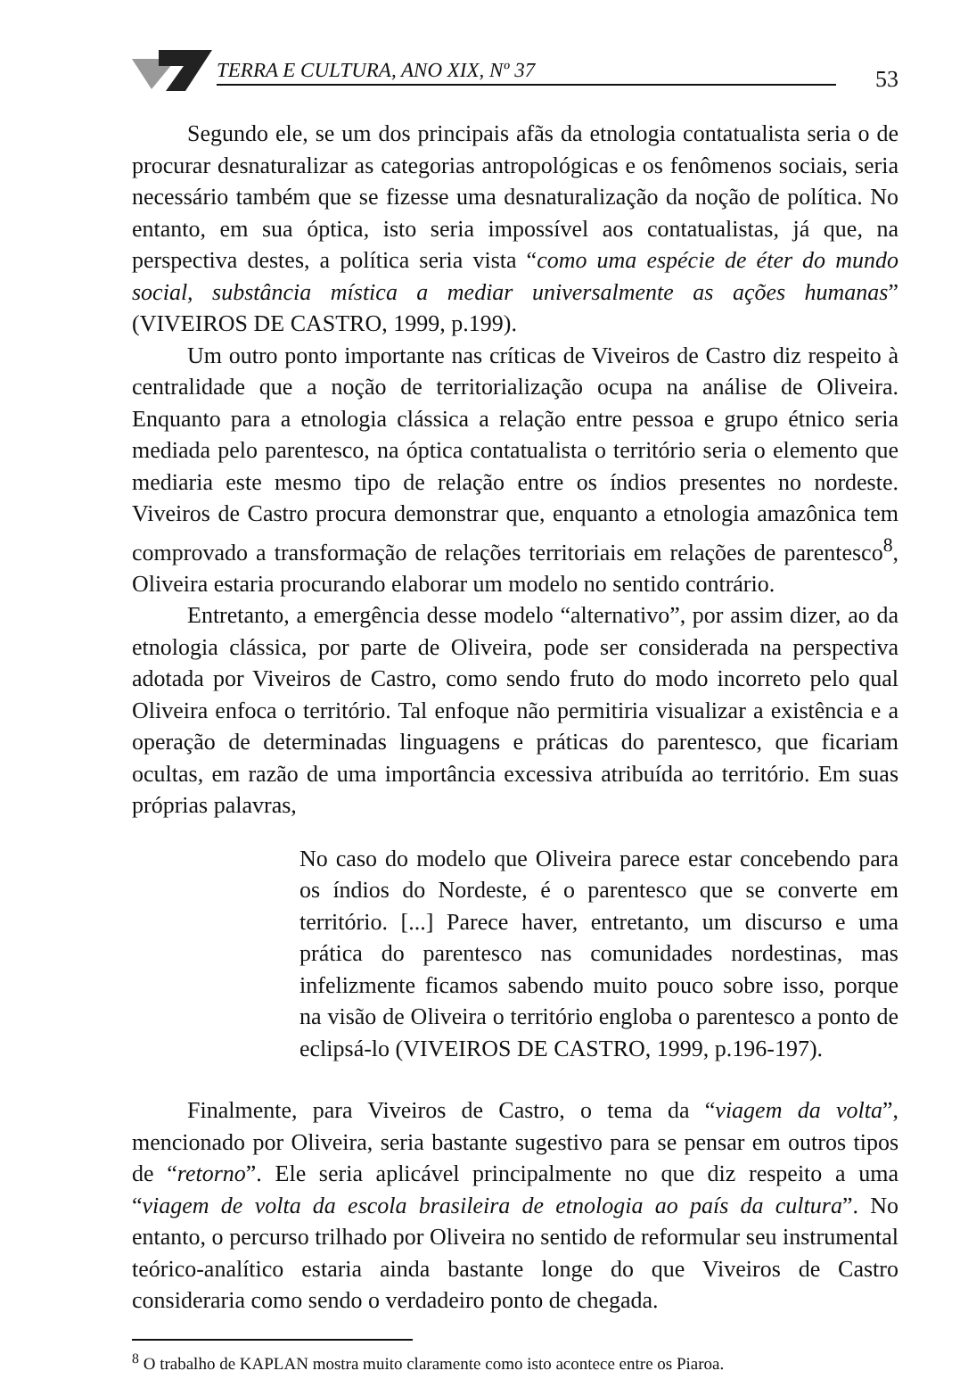TERRA E CULTURA, ANO XIX, Nº 37 53
Segundo ele, se um dos principais afãs da etnologia contatualista seria o de procurar desnaturalizar as categorias antropológicas e os fenômenos sociais, seria necessário também que se fizesse uma desnaturalização da noção de política. No entanto, em sua óptica, isto seria impossível aos contatualistas, já que, na perspectiva destes, a política seria vista “como uma espécie de éter do mundo social, substância mística a mediar universalmente as ações humanas” (VIVEIROS DE CASTRO, 1999, p.199).
Um outro ponto importante nas críticas de Viveiros de Castro diz respeito à centralidade que a noção de territorialização ocupa na análise de Oliveira. Enquanto para a etnologia clássica a relação entre pessoa e grupo étnico seria mediada pelo parentesco, na óptica contatualista o território seria o elemento que mediaria este mesmo tipo de relação entre os índios presentes no nordeste. Viveiros de Castro procura demonstrar que, enquanto a etnologia amazônica tem comprovado a transformação de relações territoriais em relações de parentesco<sup>8</sup>, Oliveira estaria procurando elaborar um modelo no sentido contrário.
Entretanto, a emergência desse modelo “alternativo”, por assim dizer, ao da etnologia clássica, por parte de Oliveira, pode ser considerada na perspectiva adotada por Viveiros de Castro, como sendo fruto do modo incorreto pelo qual Oliveira enfoca o território. Tal enfoque não permitiria visualizar a existência e a operação de determinadas linguagens e práticas do parentesco, que ficariam ocultas, em razão de uma importância excessiva atribuída ao território. Em suas próprias palavras,
No caso do modelo que Oliveira parece estar concebendo para os índios do Nordeste, é o parentesco que se converte em território. [...] Parece haver, entretanto, um discurso e uma prática do parentesco nas comunidades nordestinas, mas infelizmente ficamos sabendo muito pouco sobre isso, porque na visão de Oliveira o território engloba o parentesco a ponto de eclipsá-lo (VIVEIROS DE CASTRO, 1999, p.196-197).
Finalmente, para Viveiros de Castro, o tema da “viagem da volta”, mencionado por Oliveira, seria bastante sugestivo para se pensar em outros tipos de “retorno”. Ele seria aplicável principalmente no que diz respeito a uma “viagem de volta da escola brasileira de etnologia ao país da cultura”. No entanto, o percurso trilhado por Oliveira no sentido de reformular seu instrumental teórico-analítico estaria ainda bastante longe do que Viveiros de Castro consideraria como sendo o verdadeiro ponto de chegada.
<sup>8</sup> O trabalho de KAPLAN mostra muito claramente como isto acontece entre os Piaroa.